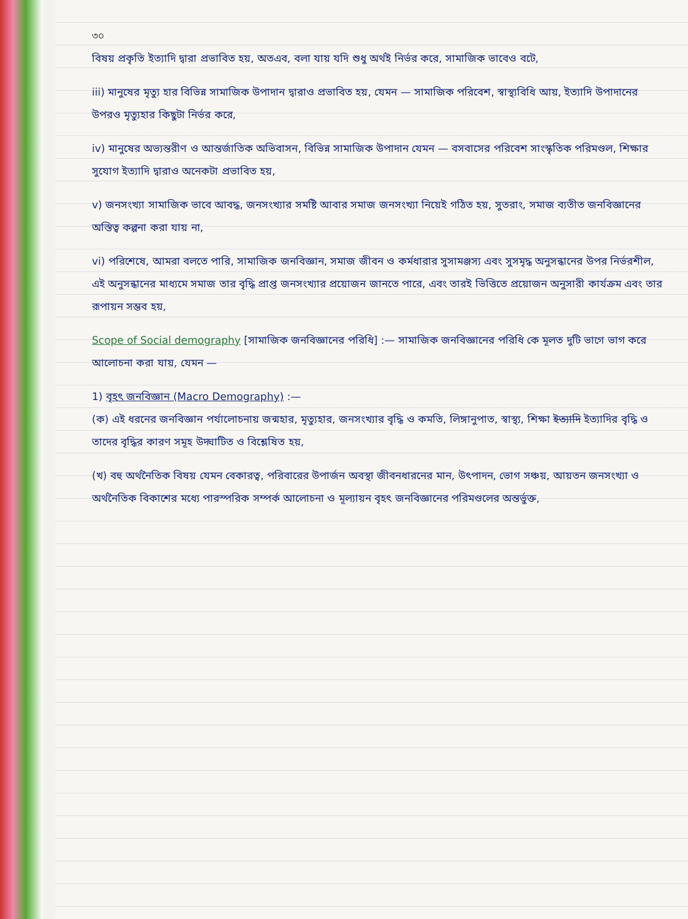৩০
বিষয় প্রকৃতি ইত্যাদি দ্বারা প্রভাবিত হয়, অতএব, বলা যায় যদি শুধু অর্থই নির্ভর করে, সামাজিক ভাবেও বটে,
iii) মানুষের মৃত্যু হার বিভিন্ন সামাজিক উপাদান দ্বারাও প্রভাবিত হয়, যেমন — সামাজিক পরিবেশ, স্বাস্থ্যবিধি আয়, ইত্যাদি উপাদানের উপরও মৃত্যুহার কিছুটা নির্ভর করে,
iv) মানুষের অভ্যন্তরীণ ও আন্তর্জাতিক অভিবাসন, বিভিন্ন সামাজিক উপাদান যেমন — বসবাসের পরিবেশ সাংস্কৃতিক পরিমণ্ডল, শিক্ষার সুযোগ ইত্যাদি দ্বারাও অনেকটা প্রভাবিত হয়,
v) জনসংখ্যা সামাজিক ভাবে আবদ্ধ, জনসংখ্যার সমষ্টি আবার সমাজ জনসংখ্যা নিয়েই গঠিত হয়, সুতরাং, সমাজ ব্যতীত জনবিজ্ঞানের অস্তিত্ব কল্পনা করা যায় না,
vi) পরিশেষে, আমরা বলতে পারি, সামাজিক জনবিজ্ঞান, সমাজ জীবন ও কর্মধারার সুসামঞ্জস্য এবং সুসমৃদ্ধ অনুসন্ধানের উপর নির্ভরশীল, এই অনুসন্ধানের মাধ্যমে সমাজ তার বৃদ্ধি প্রাপ্ত জনসংখ্যার প্রয়োজন জানতে পারে, এবং তারই ভিত্তিতে প্রয়োজন অনুসারী কার্যক্রম এবং তার রূপায়ন সম্ভব হয়,
Scope of Social demography [সামাজিক জনবিজ্ঞানের পরিধি] :— সামাজিক জনবিজ্ঞানের পরিধি কে মূলত দুটি ভাগে ভাগ করে আলোচনা করা যায়, যেমন —
1) বৃহৎ জনবিজ্ঞান (Macro Demography) :—
(ক) এই ধরনের জনবিজ্ঞান পর্যালোচনায় জন্মহার, মৃত্যুহার, জনসংখ্যার বৃদ্ধি ও কমতি, লিঙ্গানুপাত, স্বাস্থ্য, শিক্ষা ইত্যাদি ইত্যাদির বৃদ্ধি ও তাদের বৃদ্ধির কারণ সমূহ উদ্ঘাটিত ও বিশ্লেষিত হয়,
(খ) বহু অর্থনৈতিক বিষয় যেমন বেকারত্ব, পরিবারের উপার্জন অবস্থা জীবনধারনের মান, উৎপাদন, ভোগ সঞ্চয়, আয়তন জনসংখ্যা ও অর্থনৈতিক বিকাশের মধ্যে পারস্পরিক সম্পর্ক আলোচনা ও মূল্যায়ন বৃহৎ জনবিজ্ঞানের পরিমণ্ডলের অন্তর্ভুক্ত,